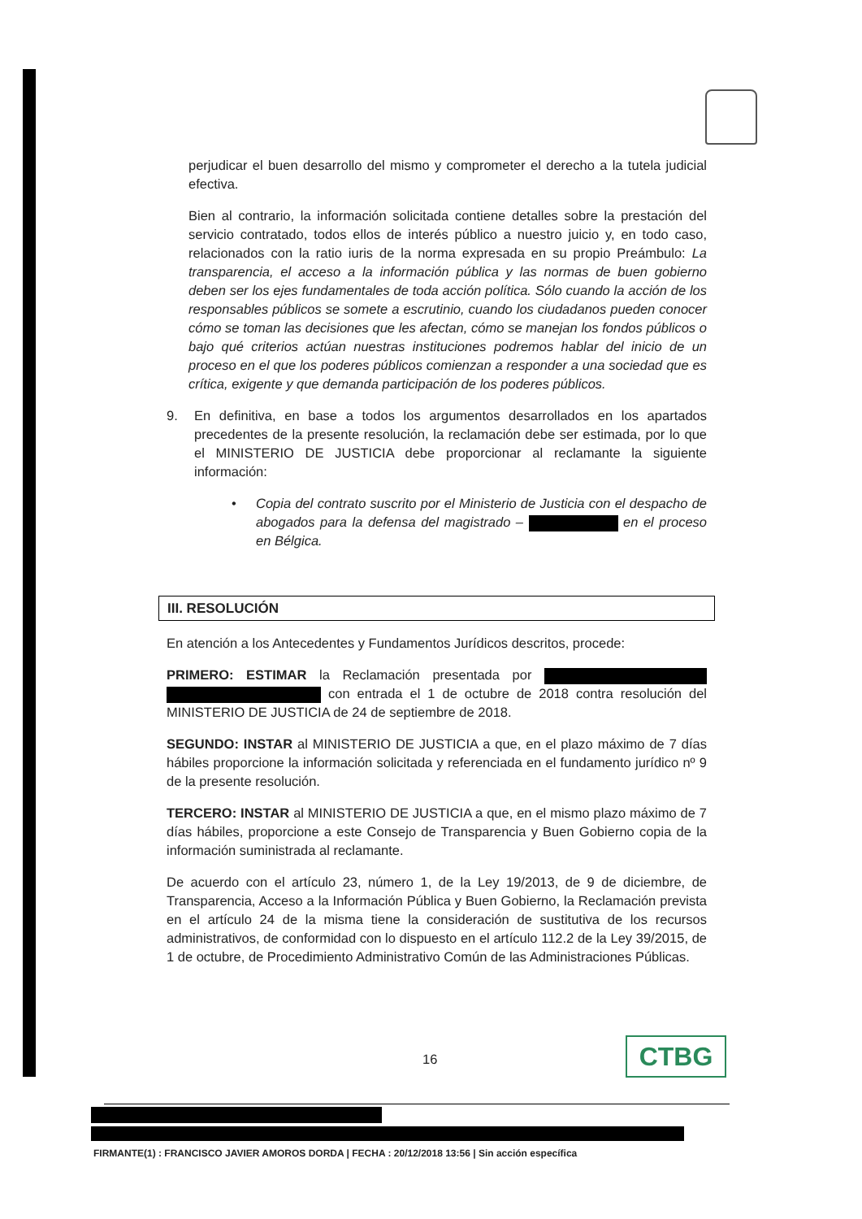perjudicar el buen desarrollo del mismo y comprometer el derecho a la tutela judicial efectiva.
Bien al contrario, la información solicitada contiene detalles sobre la prestación del servicio contratado, todos ellos de interés público a nuestro juicio y, en todo caso, relacionados con la ratio iuris de la norma expresada en su propio Preámbulo: La transparencia, el acceso a la información pública y las normas de buen gobierno deben ser los ejes fundamentales de toda acción política. Sólo cuando la acción de los responsables públicos se somete a escrutinio, cuando los ciudadanos pueden conocer cómo se toman las decisiones que les afectan, cómo se manejan los fondos públicos o bajo qué criterios actúan nuestras instituciones podremos hablar del inicio de un proceso en el que los poderes públicos comienzan a responder a una sociedad que es crítica, exigente y que demanda participación de los poderes públicos.
9. En definitiva, en base a todos los argumentos desarrollados en los apartados precedentes de la presente resolución, la reclamación debe ser estimada, por lo que el MINISTERIO DE JUSTICIA debe proporcionar al reclamante la siguiente información:
• Copia del contrato suscrito por el Ministerio de Justicia con el despacho de abogados para la defensa del magistrado – en el proceso en Bélgica.
III. RESOLUCIÓN
En atención a los Antecedentes y Fundamentos Jurídicos descritos, procede:
PRIMERO: ESTIMAR la Reclamación presentada por con entrada el 1 de octubre de 2018 contra resolución del MINISTERIO DE JUSTICIA de 24 de septiembre de 2018.
SEGUNDO: INSTAR al MINISTERIO DE JUSTICIA a que, en el plazo máximo de 7 días hábiles proporcione la información solicitada y referenciada en el fundamento jurídico nº 9 de la presente resolución.
TERCERO: INSTAR al MINISTERIO DE JUSTICIA a que, en el mismo plazo máximo de 7 días hábiles, proporcione a este Consejo de Transparencia y Buen Gobierno copia de la información suministrada al reclamante.
De acuerdo con el artículo 23, número 1, de la Ley 19/2013, de 9 de diciembre, de Transparencia, Acceso a la Información Pública y Buen Gobierno, la Reclamación prevista en el artículo 24 de la misma tiene la consideración de sustitutiva de los recursos administrativos, de conformidad con lo dispuesto en el artículo 112.2 de la Ley 39/2015, de 1 de octubre, de Procedimiento Administrativo Común de las Administraciones Públicas.
16 CTBG
FIRMANTE(1) : FRANCISCO JAVIER AMOROS DORDA | FECHA : 20/12/2018 13:56 | Sin acción específica